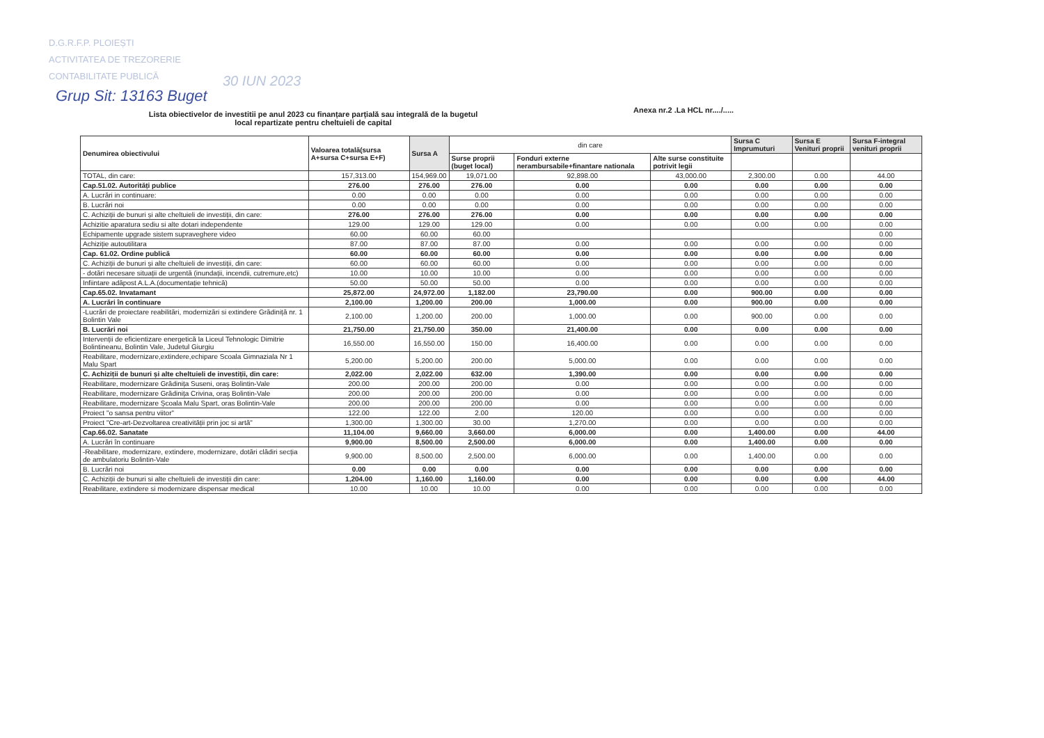D.G.R.F.P. PLOIEȘTI
ACTIVITATEA DE TREZORERIE
CONTABILITATE PUBLICĂ
Grup Sit: 13163 Buget
30 IUN 2023
Lista obiectivelor de investitii pe anul 2023 cu finanțare parțială sau integrală de la bugetul local repartizate pentru cheltuieli de capital
Anexa nr.2 .La HCL nr..../.....
| Denumirea obiectivului | Valoarea totală(sursa A+sursa C+sursa E+F) | Sursa A | din care | | | Sursa C Imprumuturi | Sursa E Venituri proprii | Sursa F-integral venituri proprii |
| --- | --- | --- | --- | --- | --- | --- | --- | --- |
| | | | Surse proprii (buget local) | Fonduri externe nerambursabile+finantare nationala | Alte surse constituite potrivit legii | | | |
| TOTAL, din care: | 157,313.00 | 154,969.00 | 19,071.00 | 92,898.00 | 43,000.00 | 2,300.00 | 0.00 | 44.00 |
| Cap.51.02. Autorități publice | 276.00 | 276.00 | 276.00 | 0.00 | 0.00 | 0.00 | 0.00 | 0.00 |
| A. Lucrări in continuare: | 0.00 | 0.00 | 0.00 | 0.00 | 0.00 | 0.00 | 0.00 | 0.00 |
| B. Lucrări noi | 0.00 | 0.00 | 0.00 | 0.00 | 0.00 | 0.00 | 0.00 | 0.00 |
| C. Achiziții de bunuri și alte cheltuieli de investiții, din care: | 276.00 | 276.00 | 276.00 | 0.00 | 0.00 | 0.00 | 0.00 | 0.00 |
| Achizitie aparatura sediu si alte dotari independente | 129.00 | 129.00 | 129.00 | 0.00 | 0.00 | 0.00 | 0.00 | 0.00 |
| Echipamente upgrade sistem supraveghere video | 60.00 | 60.00 | 60.00 | | | | | 0.00 |
| Achiziție autoutilitara | 87.00 | 87.00 | 87.00 | 0.00 | 0.00 | 0.00 | 0.00 | 0.00 |
| Cap. 61.02. Ordine publică | 60.00 | 60.00 | 60.00 | 0.00 | 0.00 | 0.00 | 0.00 | 0.00 |
| C. Achiziții de bunuri și alte cheltuieli de investiții, din care: | 60.00 | 60.00 | 60.00 | 0.00 | 0.00 | 0.00 | 0.00 | 0.00 |
| - dotări necesare situații de urgentă (inundații, incendii, cutremure,etc) | 10.00 | 10.00 | 10.00 | 0.00 | 0.00 | 0.00 | 0.00 | 0.00 |
| Infiintare adăpost A.L.A.(documentație tehnică) | 50.00 | 50.00 | 50.00 | 0.00 | 0.00 | 0.00 | 0.00 | 0.00 |
| Cap.65.02. Invatamant | 25,872.00 | 24,972.00 | 1,182.00 | 23,790.00 | 0.00 | 900.00 | 0.00 | 0.00 |
| A. Lucrări în continuare | 2,100.00 | 1,200.00 | 200.00 | 1,000.00 | 0.00 | 900.00 | 0.00 | 0.00 |
| -Lucrări de proiectare reabilitări, modernizări si extindere Grădiniță nr. 1 Bolintin Vale | 2,100.00 | 1,200.00 | 200.00 | 1,000.00 | 0.00 | 900.00 | 0.00 | 0.00 |
| B. Lucrări noi | 21,750.00 | 21,750.00 | 350.00 | 21,400.00 | 0.00 | 0.00 | 0.00 | 0.00 |
| Intervenții de eficientizare energetică la Liceul Tehnologic Dimitrie Bolintineanu, Bolintin Vale, Judetul Giurgiu | 16,550.00 | 16,550.00 | 150.00 | 16,400.00 | 0.00 | 0.00 | 0.00 | 0.00 |
| Reabilitare, modernizare,extindere,echipare Scoala Gimnaziala Nr 1 Malu Spart | 5,200.00 | 5,200.00 | 200.00 | 5,000.00 | 0.00 | 0.00 | 0.00 | 0.00 |
| C. Achiziții de bunuri și alte cheltuieli de investiții, din care: | 2,022.00 | 2,022.00 | 632.00 | 1,390.00 | 0.00 | 0.00 | 0.00 | 0.00 |
| Reabilitare, modernizare Grădinița Suseni, oraș Bolintin-Vale | 200.00 | 200.00 | 200.00 | 0.00 | 0.00 | 0.00 | 0.00 | 0.00 |
| Reabilitare, modernizare Grădinița Crivina, oraș Bolintin-Vale | 200.00 | 200.00 | 200.00 | 0.00 | 0.00 | 0.00 | 0.00 | 0.00 |
| Reabilitare, modernizare Școala Malu Spart, oras Bolintin-Vale | 200.00 | 200.00 | 200.00 | 0.00 | 0.00 | 0.00 | 0.00 | 0.00 |
| Proiect "o sansa pentru viitor" | 122.00 | 122.00 | 2.00 | 120.00 | 0.00 | 0.00 | 0.00 | 0.00 |
| Proiect "Cre-art-Dezvoltarea creativității prin joc si artă" | 1,300.00 | 1,300.00 | 30.00 | 1,270.00 | 0.00 | 0.00 | 0.00 | 0.00 |
| Cap.66.02. Sanatate | 11,104.00 | 9,660.00 | 3,660.00 | 6,000.00 | 0.00 | 1,400.00 | 0.00 | 44.00 |
| A. Lucrări în continuare | 9,900.00 | 8,500.00 | 2,500.00 | 6,000.00 | 0.00 | 1,400.00 | 0.00 | 0.00 |
| -Reabilitare, modernizare, extindere, modernizare, dotări clădiri secția de ambulatoriu Bolintin-Vale | 9,900.00 | 8,500.00 | 2,500.00 | 6,000.00 | 0.00 | 1,400.00 | 0.00 | 0.00 |
| B. Lucrări noi | 0.00 | 0.00 | 0.00 | 0.00 | 0.00 | 0.00 | 0.00 | 0.00 |
| C. Achiziții de bunuri si alte cheltuieli de investiții din care: | 1,204.00 | 1,160.00 | 1,160.00 | 0.00 | 0.00 | 0.00 | 0.00 | 44.00 |
| Reabilitare, extindere si modernizare dispensar medical | 10.00 | 10.00 | 10.00 | 0.00 | 0.00 | 0.00 | 0.00 | 0.00 |